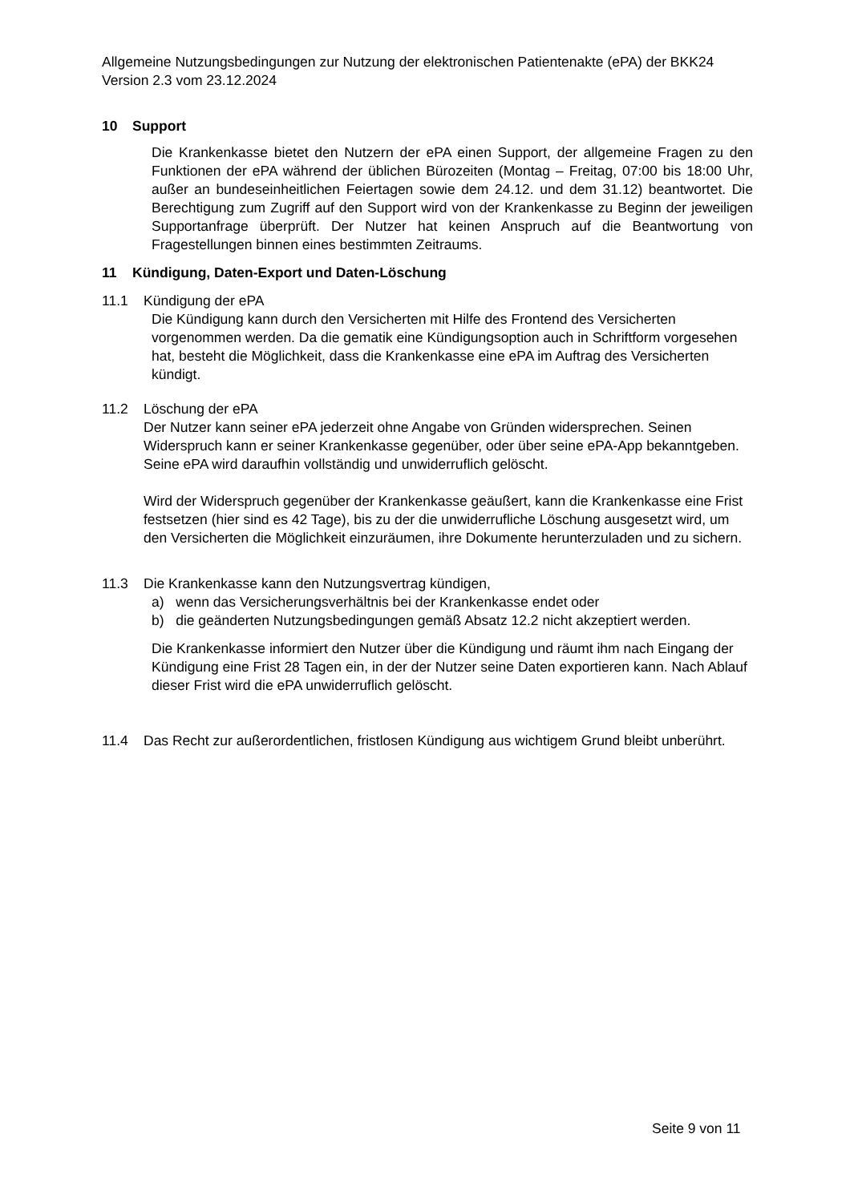Allgemeine Nutzungsbedingungen zur Nutzung der elektronischen Patientenakte (ePA) der BKK24 Version 2.3 vom 23.12.2024
10 Support
Die Krankenkasse bietet den Nutzern der ePA einen Support, der allgemeine Fragen zu den Funktionen der ePA während der üblichen Bürozeiten (Montag – Freitag, 07:00 bis 18:00 Uhr, außer an bundeseinheitlichen Feiertagen sowie dem 24.12. und dem 31.12) beantwortet. Die Berechtigung zum Zugriff auf den Support wird von der Krankenkasse zu Beginn der jeweiligen Supportanfrage überprüft. Der Nutzer hat keinen Anspruch auf die Beantwortung von Fragestellungen binnen eines bestimmten Zeitraums.
11 Kündigung, Daten-Export und Daten-Löschung
11.1 Kündigung der ePA
Die Kündigung kann durch den Versicherten mit Hilfe des Frontend des Versicherten vorgenommen werden. Da die gematik eine Kündigungsoption auch in Schriftform vorgesehen hat, besteht die Möglichkeit, dass die Krankenkasse eine ePA im Auftrag des Versicherten kündigt.
11.2 Löschung der ePA
Der Nutzer kann seiner ePA jederzeit ohne Angabe von Gründen widersprechen. Seinen Widerspruch kann er seiner Krankenkasse gegenüber, oder über seine ePA-App bekanntgeben. Seine ePA wird daraufhin vollständig und unwiderruflich gelöscht.
Wird der Widerspruch gegenüber der Krankenkasse geäußert, kann die Krankenkasse eine Frist festsetzen (hier sind es 42 Tage), bis zu der die unwiderrufliche Löschung ausgesetzt wird, um den Versicherten die Möglichkeit einzuräumen, ihre Dokumente herunterzuladen und zu sichern.
11.3 Die Krankenkasse kann den Nutzungsvertrag kündigen,
a) wenn das Versicherungsverhältnis bei der Krankenkasse endet oder
b) die geänderten Nutzungsbedingungen gemäß Absatz 12.2 nicht akzeptiert werden.
Die Krankenkasse informiert den Nutzer über die Kündigung und räumt ihm nach Eingang der Kündigung eine Frist 28 Tagen ein, in der der Nutzer seine Daten exportieren kann. Nach Ablauf dieser Frist wird die ePA unwiderruflich gelöscht.
11.4 Das Recht zur außerordentlichen, fristlosen Kündigung aus wichtigem Grund bleibt unberührt.
Seite 9 von 11